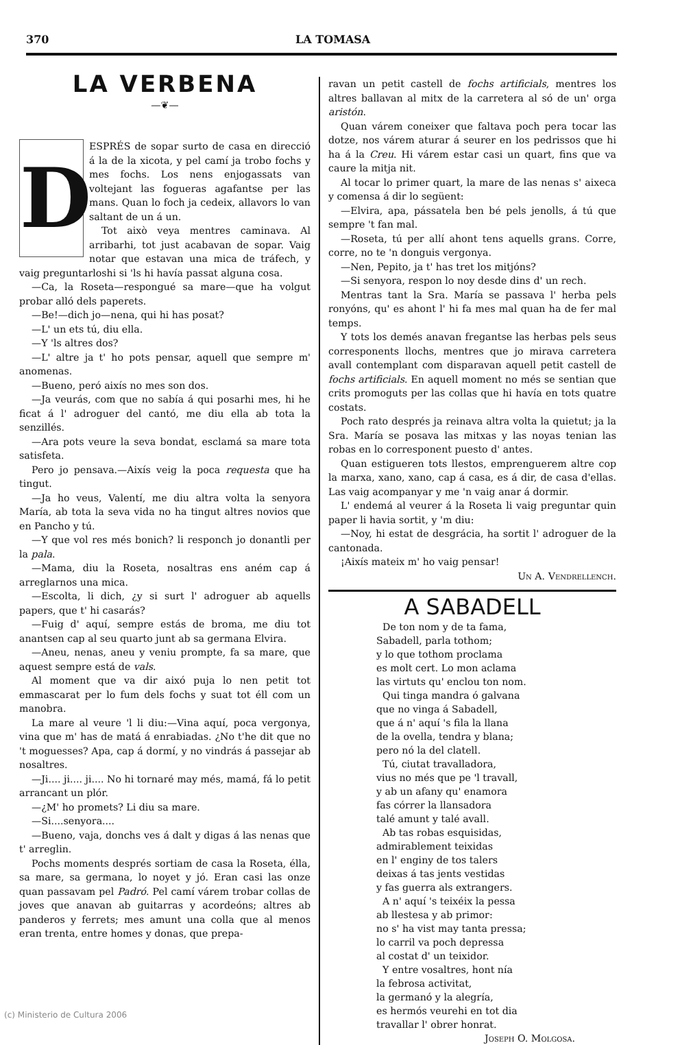370 LA TOMASA
LA VERBENA
—❦—
D
ESPRÉS de sopar surto de casa en direcció á la de la xicota, y pel camí ja trobo fochs y mes fochs. Los nens enjogassats van voltejant las fogueras agafantse per las mans. Quan lo foch ja cedeix, allavors lo van saltant de un á un.
Tot això veya mentres caminava. Al arribarhi, tot just acabavan de sopar. Vaig notar que estavan una mica de tráfech, y vaig preguntarloshi si 'ls hi havía passat alguna cosa.
—Ca, la Roseta—respongué sa mare—que ha volgut probar alló dels paperets.
—Be!—dich jo—nena, qui hi has posat?
—L' un ets tú, diu ella.
—Y 'ls altres dos?
—L' altre ja t' ho pots pensar, aquell que sempre m' anomenas.
—Bueno, peró aixís no mes son dos.
—Ja veurás, com que no sabía á qui posarhi mes, hi he ficat á l' adroguer del cantó, me diu ella ab tota la senzillés.
—Ara pots veure la seva bondat, esclamá sa mare tota satisfeta.
Pero jo pensava.—Aixís veig la poca requesta que ha tingut.
—Ja ho veus, Valentí, me diu altra volta la senyora María, ab tota la seva vida no ha tingut altres novios que en Pancho y tú.
—Y que vol res més bonich? li responch jo donantli per la pala.
—Mama, diu la Roseta, nosaltras ens aném cap á arreglarnos una mica.
—Escolta, li dich, ¿y si surt l' adroguer ab aquells papers, que t' hi casarás?
—Fuig d' aquí, sempre estás de broma, me diu tot anantsen cap al seu quarto junt ab sa germana Elvira.
—Aneu, nenas, aneu y veniu prompte, fa sa mare, que aquest sempre está de vals.
Al moment que va dir aixó puja lo nen petit tot emmascarat per lo fum dels fochs y suat tot éll com un manobra.
La mare al veure 'l li diu:—Vina aquí, poca vergonya, vina que m' has de matá á enrabiadas. ¿No t'he dit que no 't moguesses? Apa, cap á dormí, y no vindrás á passejar ab nosaltres.
—Ji.... ji.... ji.... No hi tornaré may més, mamá, fá lo petit arrancant un plór.
—¿M' ho promets? Li diu sa mare.
—Si....senyora....
—Bueno, vaja, donchs ves á dalt y digas á las nenas que t' arreglin.
Pochs moments després sortiam de casa la Roseta, élla, sa mare, sa germana, lo noyet y jó. Eran casi las onze quan passavam pel Padró. Pel camí várem trobar collas de joves que anavan ab guitarras y acordeóns; altres ab panderos y ferrets; mes amunt una colla que al menos eran trenta, entre homes y donas, que prepa-
ravan un petit castell de fochs artificials, mentres los altres ballavan al mitx de la carretera al só de un' orga aristón.
Quan várem coneixer que faltava poch pera tocar las dotze, nos várem aturar á seurer en los pedrissos que hi ha á la Creu. Hi várem estar casi un quart, fins que va caure la mitja nit.
Al tocar lo primer quart, la mare de las nenas s' aixeca y comensa á dir lo següent:
—Elvira, apa, pássatela ben bé pels jenolls, á tú que sempre 't fan mal.
—Roseta, tú per allí ahont tens aquells grans. Corre, corre, no te 'n donguis vergonya.
—Nen, Pepito, ja t' has tret los mitjóns?
—Si senyora, respon lo noy desde dins d' un rech.
Mentras tant la Sra. María se passava l' herba pels ronyóns, qu' es ahont l' hi fa mes mal quan ha de fer mal temps.
Y tots los demés anavan fregantse las herbas pels seus corresponents llochs, mentres que jo mirava carretera avall contemplant com disparavan aquell petit castell de fochs artificials. En aquell moment no més se sentian que crits promoguts per las collas que hi havía en tots quatre costats.
Poch rato després ja reinava altra volta la quietut; ja la Sra. María se posava las mitxas y las noyas tenian las robas en lo corresponent puesto d' antes.
Quan estigueren tots llestos, emprenguerem altre cop la marxa, xano, xano, cap á casa, es á dir, de casa d'ellas. Las vaig acompanyar y me 'n vaig anar á dormir.
L' endemá al veurer á la Roseta li vaig preguntar quin paper li havia sortit, y 'm diu:
—Noy, hi estat de desgrácia, ha sortit l' adroguer de la cantonada.
¡Aixís mateix m' ho vaig pensar!
Un A. Vendrellench.
A SABADELL
De ton nom y de ta fama,
Sabadell, parla tothom;
y lo que tothom proclama
es molt cert. Lo mon aclama
las virtuts qu' enclou ton nom.
Qui tinga mandra ó galvana
que no vinga á Sabadell,
que á n' aquí 's fila la llana
de la ovella, tendra y blana;
pero nó la del clatell.
Tú, ciutat travalladora,
vius no més que pe 'l travall,
y ab un afany qu' enamora
fas córrer la llansadora
talé amunt y talé avall.
Ab tas robas esquisidas,
admirablement teixidas
en l' enginy de tos talers
deixas á tas jents vestidas
y fas guerra als extrangers.
A n' aquí 's teixéix la pessa
ab llestesa y ab primor:
no s' ha vist may tanta pressa;
lo carril va poch depressa
al costat d' un teixidor.
Y entre vosaltres, hont nía
la febrosa activitat,
la germanó y la alegría,
es hermós veurehi en tot dia
travallar l' obrer honrat.
Joseph O. Molgosa.
(c) Ministerio de Cultura 2006